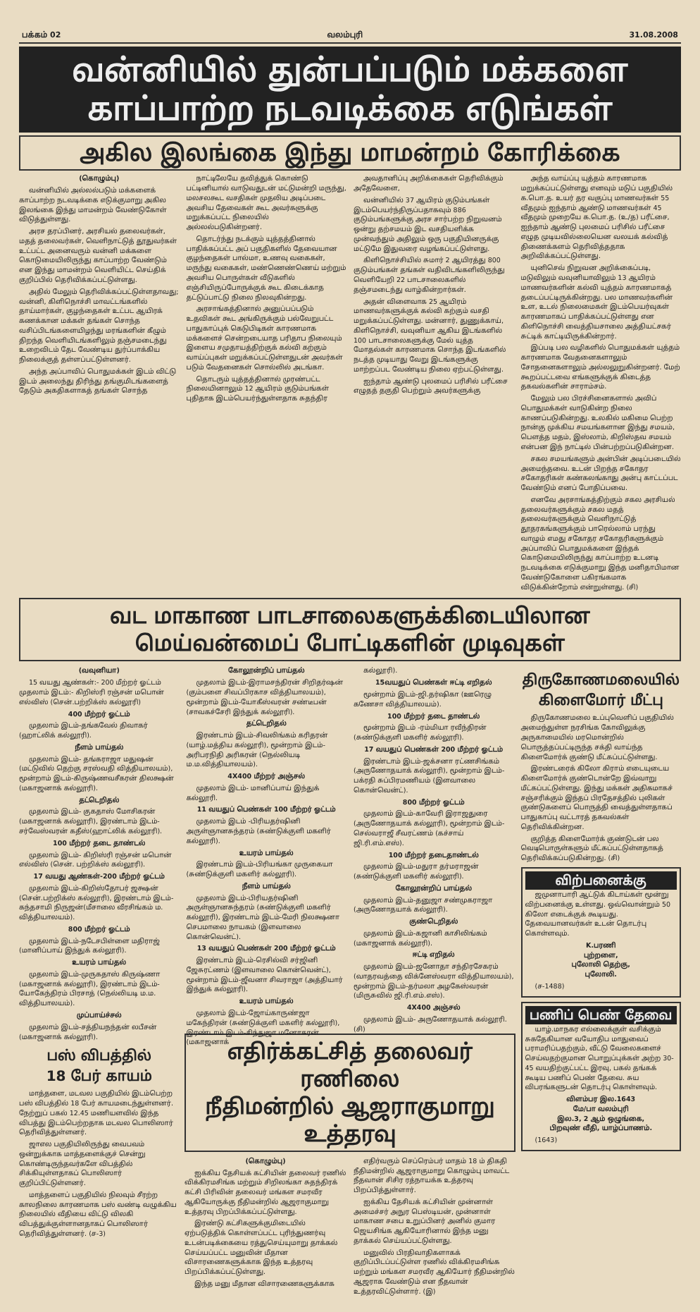பக்கம் 02 வலம்புரி 31.08.2008
வன்னியில் துன்பப்படும் மக்களை
காப்பாற்ற நடவடிக்கை எடுங்கள்
அகில இலங்கை இந்து மாமன்றம் கோரிக்கை
(கொழும்பு)
வன்னியில் அல்லல்படும் மக்களைக் காப்பாற்ற நடவடிக்கை எடுக்குமாறு அகில இலங்கை இந்து மாமன்றம் வேண்டுகோள் விடுத்துள்ளது.
அரச தரப்பினர், அரசியல் தலைவர்கள், மதத் தலைவர்கள், வெளிநாட்டுத் தூதுவர்கள் உட்பட்ட அனைவரும் வன்னி மக்களை கொடுமையிலிருந்து காப்பாற்ற வேண்டும் என இந்து மாமன்றம் வெளியிட்ட செய்திக் குறிப்பில் தெரிவிக்கப்பட்டுள்ளது.
அதில் மேலும் தெரிவிக்கப்பட்டுள்ளதாவது; வன்னி, கிளிநொச்சி மாவட்டங்களில் தாய்மார்கள், குழந்தைகள் உட்பட ஆயிரக் கணக்கான மக்கள் தங்கள் சொந்த வசிப்பிடங்களையிழந்து மரங்களின் கீழும் திறந்த வெளியிடங்களிலும் தஞ்சமடைந்து உறைவிடம் தேட வேண்டிய துர்ப்பாக்கிய நிலைக்குத் தள்ளப்பட்டுள்ளனர்.
அந்த அப்பாவிப் பொதுமக்கள் இடம் விட்டு இடம் அலைந்து திரிந்து தங்குமிடங்களைத் தேடும் அகதிகளாகத் தங்கள் சொந்த
நாட்டிலேயே தவித்துக் கொண்டு பட்டினியால் வாடுவதுடன் மட்டுமன்றி மருந்து, மலசலகூட வசதிகள் முதலிய அடிப்படை அவசிய தேவைகள் கூட அவர்களுக்கு மறுக்கப்பட்ட நிலையில் அல்லல்படுகின்றனர்.
தொடர்ந்து நடக்கும் யுத்தத்தினால் பாதிக்கப்பட்ட அப் பகுதிகளில் தேவையான குழந்தைகள் பால்மா, உணவு வகைகள், மருந்து வகைகள், மண்ணெண்ணெய் மற்றும் அவசிய பொருள்கள் வீடுகளில் எஞ்சியிருப்போருக்குக் கூட கிடைக்காத தட்டுப்பாட்டு நிலை நிலவுகின்றது.
அரசாங்கத்தினால் அனுப்பப்படும் உதவிகள் கூட அங்கிருக்கும் பல்வேறுபட்ட பாதுகாப்புக் கெடுபிடிகள் காரணமாக மக்களைச் சென்றடையாத பரிதாப நிலையும் இளைய சமுதாயத்திற்குக் கல்வி கற்கும் வாய்ப்புகள் மறுக்கப்பட்டுள்ளதுடன் அவர்கள் படும் வேதனைகள் சொல்லில் அடங்கா.
தொடரும் யுத்தத்தினால் முரண்பட்ட நிலையினாலும் 12 ஆயிரம் குடும்பங்கள் புதிதாக இடம்பெயர்ந்துள்ளதாக சுதந்திர
அவதானிப்பு அறிக்கைகள் தெரிவிக்கும் அதேவேளை,
வன்னியில் 37 ஆயிரம் குடும்பங்கள் இடம்பெயர்ந்திருப்பதாகவும் 886 குடும்பங்களுக்கு அரச சார்பற்ற நிறுவனம் ஒன்று தற்சமயம் இட வசதியளிக்க முன்வந்தும் அதிலும் ஒரு பகுதியினருக்கு மட்டுமே இதுவரை வழங்கப்பட்டுள்ளது.
கிளிநொச்சியில் சுமார் 2 ஆயிரத்து 800 குடும்பங்கள் தங்கள் வதிவிடங்களிலிருந்து வெளியேறி 22 பாடசாலைகளில் தஞ்சமடைந்து வாழ்கின்றார்கள்.
அதன் விளைவாக 25 ஆயிரம் மாணவர்களுக்குக் கல்வி கற்கும் வசதி மறுக்கப்பட்டுள்ளது. மன்னார், துணுக்காய், கிளிநொச்சி, வவுனியா ஆகிய இடங்களில் 100 பாடசாலைகளுக்கு மேல் யுத்த மோதல்கள் காரணமாக சொந்த இடங்களில் நடத்த முடியாது வேறு இடங்களுக்கு மாற்றப்பட வேண்டிய நிலை ஏற்பட்டுள்ளது.
ஐந்தாம் ஆண்டு புலமைப் பரிசில் பரீட்சை எழுதத் தகுதி பெற்றும் அவர்களுக்கு
அந்த வாய்ப்பு யுத்தம் காரணமாக மறுக்கப்பட்டுள்ளது எனவும் மடுப் பகுதியில் க.பொ.த. உயர் தர வகுப்பு மாணவர்கள் 55 வீதமும் ஐந்தாம் ஆண்டு மாணவர்கள் 45 வீதமும் முறையே க.பொ.த. (உ/த) பரீட்சை, ஐந்தாம் ஆண்டு புலமைப் பரிசில் பரீட்சை எழுத முடியவில்லையென வலயக் கல்வித் திணைக்களம் தெரிவித்ததாக அறிவிக்கப்பட்டுள்ளது.
யுனிசெவ் நிறுவன அறிக்கைப்படி, மடுவிலும் வவுனியாவிலும் 13 ஆயிரம் மாணவர்களின் கல்வி யுத்தம் காரணமாகத் தடைப்பட்டிருக்கின்றது. பல மாணவர்களின் உள, உடல் நிலைமைகள் இடம்பெயர்வுகள் காரணமாகப் பாதிக்கப்பட்டுள்ளது என கிளிநொச்சி வைத்தியசாலை அத்தியட்சகர் சுட்டிக் காட்டியிருக்கின்றார்.
இப்படி பல வழிகளில் பொதுமக்கள் யுத்தம் காரணமாக வேதனைகளாலும் சோதனைகளாலும் அல்லலுறுகின்றனர். மேற் கூறப்பட்டவை எங்களுக்குக் கிடைத்த தகவல்களின் சாராம்சம்.
மேலும் பல பிரச்சினைகளால் அவிப் பொதுமக்கள் வாடுகின்ற நிலை காணப்படுகின்றது. உலகில் மகிமை பெற்ற நான்கு முக்கிய சமயங்களான இந்து சமயம், பௌத்த மதம், இஸ்லாம், கிறிஸ்தவ சமயம் என்பன இந் நாட்டில் பின்பற்றப்படுகின்றன.
சகல சமயங்களும் அன்பின் அடிப்படையில் அமைந்தவை. உடன் பிறந்த சகோதர சகோதரிகள் கண்கலங்காது அன்பு காட்டப்பட வேண்டும் எனப் போதிப்பவை.
எனவே அரசாங்கத்திற்கும் சகல அரசியல் தலைவர்களுக்கும் சகல மதத் தலைவர்களுக்கும் வெளிநாட்டுத் தூதரகங்களுக்கும் பாரெல்லாம் பரந்து வாழும் எமது சகோதர சகோதரிகளுக்கும் அப்பாவிப் பொதுமக்களை இந்தக் கொடுமையிலிருந்து காப்பாற்ற உடனடி நடவடிக்கை எடுக்குமாறு இந்த மனிதாபிமான வேண்டுகோளை பகிரங்கமாக விடுக்கின்றோம் என்றுள்ளது. (சி)
வட மாகாண பாடசாலைகளுக்கிடையிலான
மெய்வன்மைப் போட்டிகளின் முடிவுகள்
(வவுனியா)
15 வயது ஆண்கள்:- 200 மீற்றர் ஓட்டம் முதலாம் இடம்:- கிறிஸ்ரி ரஞ்சன் மபொன் எல்விஸ் (சென்.பற்றிக்ஸ் கல்லூரி)
400 மீற்றர் ஓட்டம்
முதலாம் இடம்-தங்கவேல் திவாகர் (ஹாட்லிக் கல்லூரி).
நீளம் பாய்தல்
முதலாம் இடம்- தங்கராஜா மதுஷன் (மட்டுவில் தெற்கு சரஸ்வதி வித்தியாலயம்), மூன்றாம் இடம்-கிருஷ்ணவசீகரன் திலக்ஷன் (மகாஜனாக் கல்லூரி).
தட்டெறிதல்
முதலாம் இடம்- குகதாஸ் மோசிகரன் (மகாஜனாக் கல்லூரி), இரண்டாம் இடம்- சர்வேஸ்வரன் கதீஸ்(ஹாட்லிக் கல்லூரி).
100 மீற்றர் தடை தாண்டல்
முதலாம் இடம்- கிறிஸ்ரி ரஞ்சன் மபொன் எல்விஸ் (சென். பற்றிக்ஸ் கல்லூரி).
17 வயது ஆண்கள்-200 மீற்றர் ஓட்டம்
முதலாம் இடம்-கிறிஸ்தோபர் ஜக்ஷன் (சென்.பற்றிக்ஸ் கல்லூரி), இரண்டாம் இடம்-கந்தசாமி நிருஜன்(மீசாலை வீரசிங்கம் ம. வித்தியாலயம்).
800 மீற்றர் ஓட்டம்
முதலாம் இடம்-நடேசபிள்ளை மதிராஜ் (மானிப்பாய் இந்துக் கல்லூரி).
உயரம் பாய்தல்
முதலாம் இடம்-முருகதாஸ் கிருஷ்ணா (மகாஜனாக் கல்லூரி), இரண்டாம் இடம்-யோகேந்திரம் பிரசாத் (நெல்லியடி ம.ம. வித்தியாலயம்).
முப்பாய்ச்சல்
முதலாம் இடம்-சத்தியநந்தன் லபீசன் (மகாஜனாக் கல்லூரி).
பஸ் விபத்தில்
18 பேர் காயம்
மாத்தளை, மடவல பகுதியில் இடம்பெற்ற பஸ் விபத்தில் 18 பேர் காயமடைந்துள்ளனர். நேற்றுப் பகல் 12.45 மணியளவில் இந்த விபத்து இடம்பெற்றதாக மடவல பொலிஸார் தெரிவித்துள்ளனர்.
ஜாஎல பகுதியிலிருந்து வைபவம் ஒன்றுக்காக மாத்தளைக்குச் சென்று கொண்டிருந்தவர்களே விபத்தில் சிக்கியுள்ளதாகப் பொலிஸார் குறிப்பிட்டுள்ளனர்.
மாத்தளைப் பகுதியில் நிலவும் சீரற்ற காலநிலை காரணமாக பஸ் வண்டி வழுக்கிய நிலையில் வீதியை விட்டு விலகி விபத்துக்குள்ளானதாகப் பொலிஸார் தெரிவித்துள்ளனர். (ச-3)
கோலூன்றிப் பாய்தல்
முதலாம் இடம்-இராமசந்திரன் சிறிதர்ஷன் (கும்பளை சிவப்பிரகாச வித்தியாலயம்), மூன்றாம் இடம்-யோகீஸ்வரன் சண்டீபன் (சாவகச்சேரி இந்துக் கல்லூரி).
தட்டெறிதல்
இரண்டாம் இடம்-சிவலிங்கம் கரிதரன் (யாழ்.மத்திய கல்லூரி), மூன்றாம் இடம்- அரிபரநிதி அரிகரன் (நெல்லியடி ம.ம.வித்தியாலயம்).
4X400 மீற்றர் அஞ்சல்
முதலாம் இடம்- மானிப்பாய் இந்துக் கல்லூரி.
11 வயதுப் பெண்கள் 100 மீற்றர் ஓட்டம்
முதலாம் இடம் -பிரியதர்ஷினி அருள்ஞானசுந்தரம் (சுண்டுக்குளி மகளிர் கல்லூரி).
உயரம் பாய்தல்
இரண்டாம் இடம்-பிரியங்கா முருகையா (சுண்டுக்குளி மகளிர் கல்லூரி).
நீளம் பாய்தல்
முதலாம் இடம்-பிரியதர்ஷினி அருள்ஞானசுந்தரம் (சுண்டுக்குளி மகளிர் கல்லூரி), இரண்டாம் இடம்-மேரி நிலக்ஷனா செபமாலை நாயகம் (இளவாலை கொன்வென்ட்).
13 வயதுப் பெண்கள் 200 மீற்றர் ஓட்டம்
இரண்டாம் இடம்-ரெசில்வி சர்ஜினி ஜேசுரட்ணம் (இளவாலை கொன்வென்ட்), மூன்றாம் இடம்-ஜீவனா சிவராஜா (அத்தியார் இந்துக் கல்லூரி).
உயரம் பாய்தல்
முதலாம் இடம்-ஜோய்காருண்ஜா மகேந்திரன் (சுண்டுக்குளி மகளிர் கல்லூரி), இரண்டாம் இடம்-சிந்துஜா மனோகரன் (மகாஜனாக்
கல்லூரி).
15வயதுப் பெண்கள் ஈட்டி எறிதல்
மூன்றாம் இடம்-ஜி.தர்ஷிகா (ஊரெழு கணேசா வித்தியாலயம்).
100 மீற்றர் தடை தாண்டல்
மூன்றாம் இடம் -ரம்மியா ரவீந்திரன் (சுண்டுக்குளி மகளிர் கல்லூரி).
17 வயதுப் பெண்கள் 200 மீற்றர் ஓட்டம்
இரண்டாம் இடம்-ஜக்சனா ரட்ணசிங்கம் (அருணோதயாக் கல்லூரி), மூன்றாம் இடம்-பக்ரதி சுப்பிரமணியம் (இளவாலை கொன்வென்ட்).
800 மீற்றர் ஓட்டம்
முதலாம் இடம்-காவேரி இராஜதுரை (அருணோதயாக் கல்லூரி), மூன்றாம் இடம்-செல்வராஜீ சீவரட்ணம் (கச்சாய் ஜி.ரி.எம்.எஸ்).
100 மீற்றர் தடைதாண்டல்
முதலாம் இடம்-மதுரா தர்மராஜன் (சுண்டுக்குளி மகளிர் கல்லூரி).
கோலூன்றிப் பாய்தல்
முதலாம் இடம்-தனுஜா சண்முகராஜா (அருணோதயாக் கல்லூரி).
குண்டெறிதல்
முதலாம் இடம்-கஜானி காசிலிங்கம் (மகாஜனாக் கல்லூரி).
ஈட்டி எறிதல்
முதலாம் இடம்-ஜனோதா சந்திரசேகரம் (வாதரவத்தை விக்னேஸ்வரா வித்தியாலயம்), மூன்றாம் இடம்-தர்மலா அழகேஸ்வரன் (மிருசுவில் ஜி.ரி.எம்.எஸ்).
4X400 அஞ்சல்
முதலாம் இடம்- அருணோதயாக் கல்லூரி. (சி)
திருகோணமலையில்
கிளைமோர் மீட்பு
திருகோணமலை உப்புவெளிப் பகுதியில் அமைந்துள்ள நரசிங்க கோவிலுக்கு அருகாமையில் மரமொன்றில் பொருத்தப்பட்டிருந்த சக்தி வாய்ந்த கிளைமோர்க் குண்டு மீட்கப்பட்டுள்ளது.
இரண்டரைக் கிலோ கிராம் எடையுடைய கிளைமோர்க் குண்டொன்றே இவ்வாறு மீட்கப்பட்டுள்ளது. இந்து மக்கள் அதிகமாகச் சஞ்சரிக்கும் இந்தப் பிரதேசத்தில் புலிகள் குண்டுகளைப் பொருத்தி வைத்துள்ளதாகப் பாதுகாப்பு வட்டாரத் தகவல்கள் தெரிவிக்கின்றன.
குறித்த கிளைமோர்க் குண்டுடன் பல வெடிபொருள்களும் மீட்கப்பட்டுள்ளதாகத் தெரிவிக்கப்படுகின்றது. (சி)
விற்பனைக்கு
ஜமுனாபாரி ஆட்டுக் கிடாய்கள் மூன்று விற்பனைக்கு உள்ளது. ஒவ்வொன்றும் 50 கிலோ எடைக்குக் கூடியது. தேவையானவர்கள் உடன் தொடர்பு கொள்ளவும்.
K.பரணி
புற்றளை,
புலோலி தெற்கு,
புலோலி.
(ச-1488)
பணிப் பெண் தேவை
யாழ்.மாநகர எல்லைக்குள் வசிக்கும் சுகதேகியான வயோதிப மாதுவைப் பராமரிப்பதற்கும், வீட்டு வேலைகளைச் செய்வதற்குமான பொறுப்புக்கள் அற்ற 30-45 வயதிற்குட்பட்ட இரவு, பகல் தங்கக் கூடிய பணிப் பெண் தேவை. சுய விபரங்களுடன் தொடர்பு கொள்ளவும்.
விளம்பர இல.1643
மே/பா வலம்புரி
இல.3, 2 ஆம் ஒழுங்கை,
பிறவுண் வீதி, யாழ்ப்பாணம்.
(1643)
எதிர்க்கட்சித் தலைவர் ரணிலை
நீதிமன்றில் ஆஜராகுமாறு உத்தரவு
(கொழும்பு)
ஐக்கிய தேசியக் கட்சியின் தலைவர் ரணில் விக்கிரமசிங்க மற்றும் சிறிலங்கா சுதந்திரக் கட்சி பிரிவின் தலைவர் மங்கள சமரவீர ஆகியோருக்கு நீதிமன்றில் ஆஜராகுமாறு உத்தரவு பிறப்பிக்கப்பட்டுள்ளது.
இரண்டு கட்சிகளுக்குமிடையில் ஏற்படுத்திக் கொள்ளப்பட்ட புரிந்துணர்வு உடன்படிக்கையை ரத்துசெய்யுமாறு தாக்கல் செய்யப்பட்ட மனுவின் மீதான விசாரணைகளுக்காக இந்த உத்தரவு பிறப்பிக்கப்பட்டுள்ளது.
இந்த மனு மீதான விசாரணைகளுக்காக
எதிர்வரும் செப்ரெம்பர் மாதம் 18 ம் திகதி நீதிமன்றில் ஆஜராகுமாறு கொழும்பு மாவட்ட நீதவான் சிசிர ரத்நாயக்க உத்தரவு பிறப்பித்துள்ளார்.
ஐக்கிய தேசியக் கட்சியின் முன்னாள் அமைச்சர் அநுர பெஸ்டியன், முன்னாள் மாகாண சபை உறுப்பினர் அனில் குமார ஜெயசிங்க ஆகியோரினால் இந்த மனு தாக்கல் செய்யப்பட்டுள்ளது.
மனுவில் பிரதிவாதிகளாகக் குறிப்பிடப்பட்டுள்ள ரணில் விக்கிரமசிங்க மற்றும் மங்கள சமரவீர ஆகியோர் நீதிமன்றில் ஆஜராக வேண்டும் என நீதவான் உத்தரவிட்டுள்ளார். (இ)